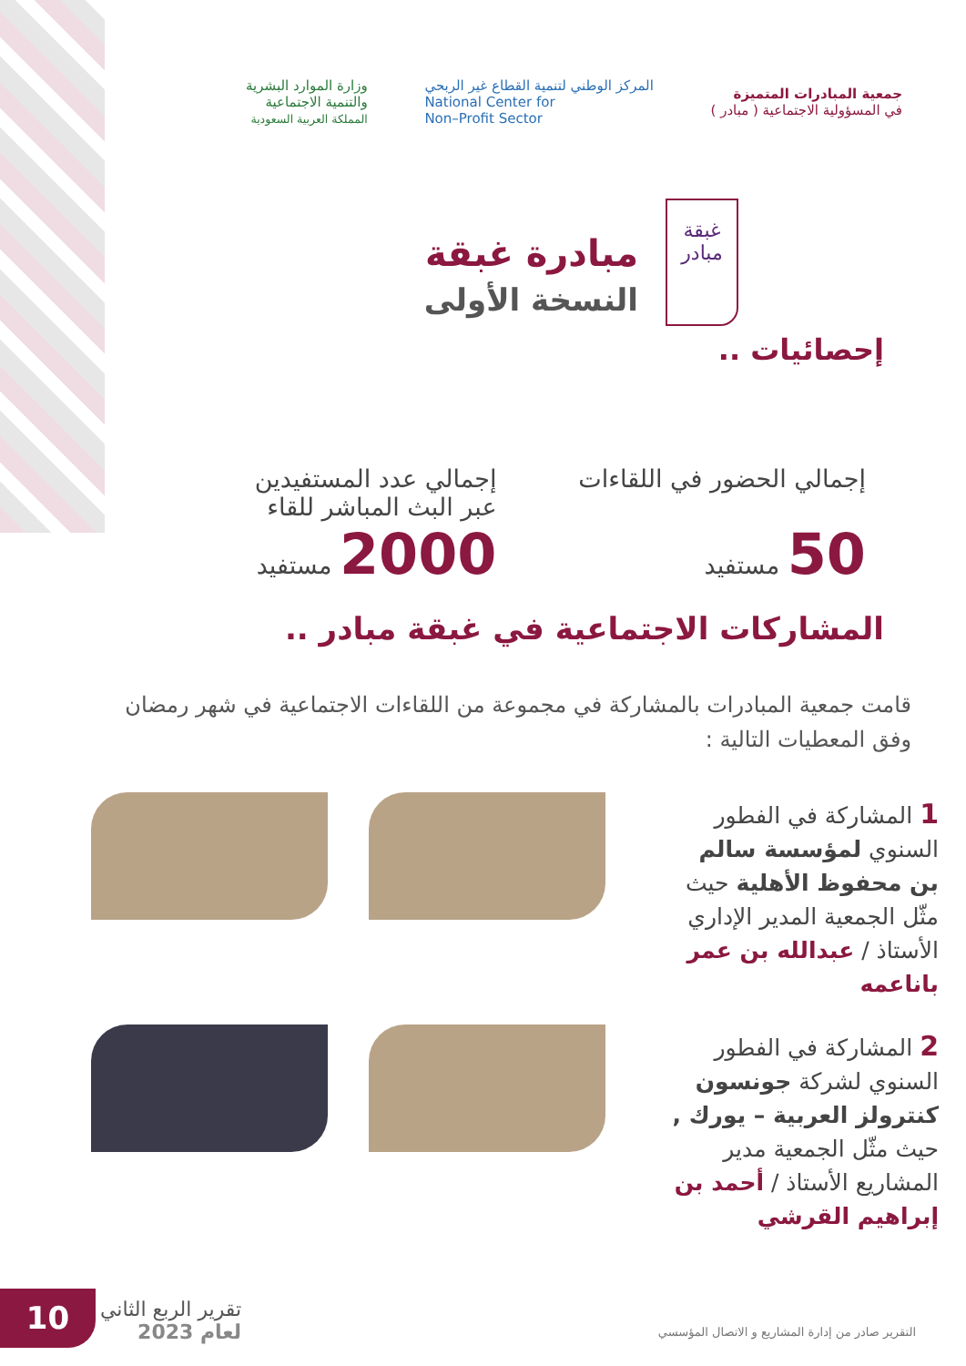جمعية المبادرات المتميزة
في المسؤولية الاجتماعية ( مبادر )
المركز الوطني لتنمية القطاع غير الربحي
National Center for
Non–Profit Sector
وزارة الموارد البشرية
والتنمية الاجتماعية
المملكة العربية السعودية
غبقة
مبادر
مبادرة غبقة
النسخة الأولى
إحصائيات ..
إجمالي الحضور في اللقاءات
50 مستفيد
إجمالي عدد المستفيدين
عبر البث المباشر للقاء
2000 مستفيد
المشاركات الاجتماعية في غبقة مبادر ..
قامت جمعية المبادرات بالمشاركة في مجموعة من اللقاءات الاجتماعية في شهر رمضان وفق المعطيات التالية :
1 المشاركة في الفطور السنوي لمؤسسة سالم بن محفوظ الأهلية حيث مثّل الجمعية المدير الإداري الأستاذ / عبدالله بن عمر باناعمه
2 المشاركة في الفطور السنوي لشركة جونسون كنترولز العربية – يورك , حيث مثّل الجمعية مدير المشاريع الأستاذ / أحمد بن إبراهيم القرشي
10
تقرير الربع الثاني
لعام 2023
التقرير صادر من إدارة المشاريع و الاتصال المؤسسي